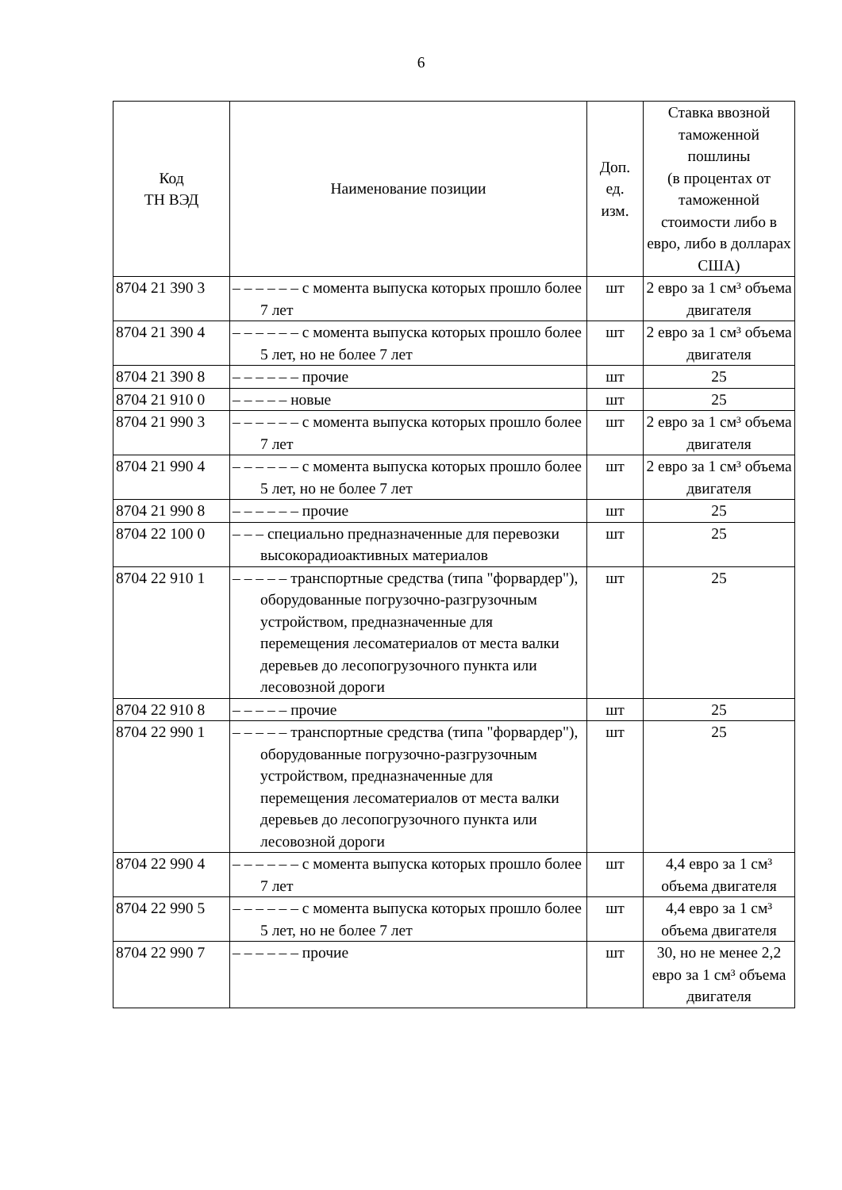6
| Код ТН ВЭД | Наименование позиции | Доп. ед. изм. | Ставка ввозной таможенной пошлины (в процентах от таможенной стоимости либо в евро, либо в долларах США) |
| --- | --- | --- | --- |
| 8704 21 390 3 | – – – – – – с момента выпуска которых прошло более 7 лет | шт | 2 евро за 1 см³ объема двигателя |
| 8704 21 390 4 | – – – – – – с момента выпуска которых прошло более 5 лет, но не более 7 лет | шт | 2 евро за 1 см³ объема двигателя |
| 8704 21 390 8 | – – – – – – прочие | шт | 25 |
| 8704 21 910 0 | – – – – – новые | шт | 25 |
| 8704 21 990 3 | – – – – – – с момента выпуска которых прошло более 7 лет | шт | 2 евро за 1 см³ объема двигателя |
| 8704 21 990 4 | – – – – – – с момента выпуска которых прошло более 5 лет, но не более 7 лет | шт | 2 евро за 1 см³ объема двигателя |
| 8704 21 990 8 | – – – – – – прочие | шт | 25 |
| 8704 22 100 0 | – – – специально предназначенные для перевозки высокорадиоактивных материалов | шт | 25 |
| 8704 22 910 1 | – – – – – транспортные средства (типа "форвардер"), оборудованные погрузочно-разгрузочным устройством, предназначенные для перемещения лесоматериалов от места валки деревьев до лесопогрузочного пункта или лесовозной дороги | шт | 25 |
| 8704 22 910 8 | – – – – – прочие | шт | 25 |
| 8704 22 990 1 | – – – – – транспортные средства (типа "форвардер"), оборудованные погрузочно-разгрузочным устройством, предназначенные для перемещения лесоматериалов от места валки деревьев до лесопогрузочного пункта или лесовозной дороги | шт | 25 |
| 8704 22 990 4 | – – – – – – с момента выпуска которых прошло более 7 лет | шт | 4,4 евро за 1 см³ объема двигателя |
| 8704 22 990 5 | – – – – – – с момента выпуска которых прошло более 5 лет, но не более 7 лет | шт | 4,4 евро за 1 см³ объема двигателя |
| 8704 22 990 7 | – – – – – – прочие | шт | 30, но не менее 2,2 евро за 1 см³ объема двигателя |